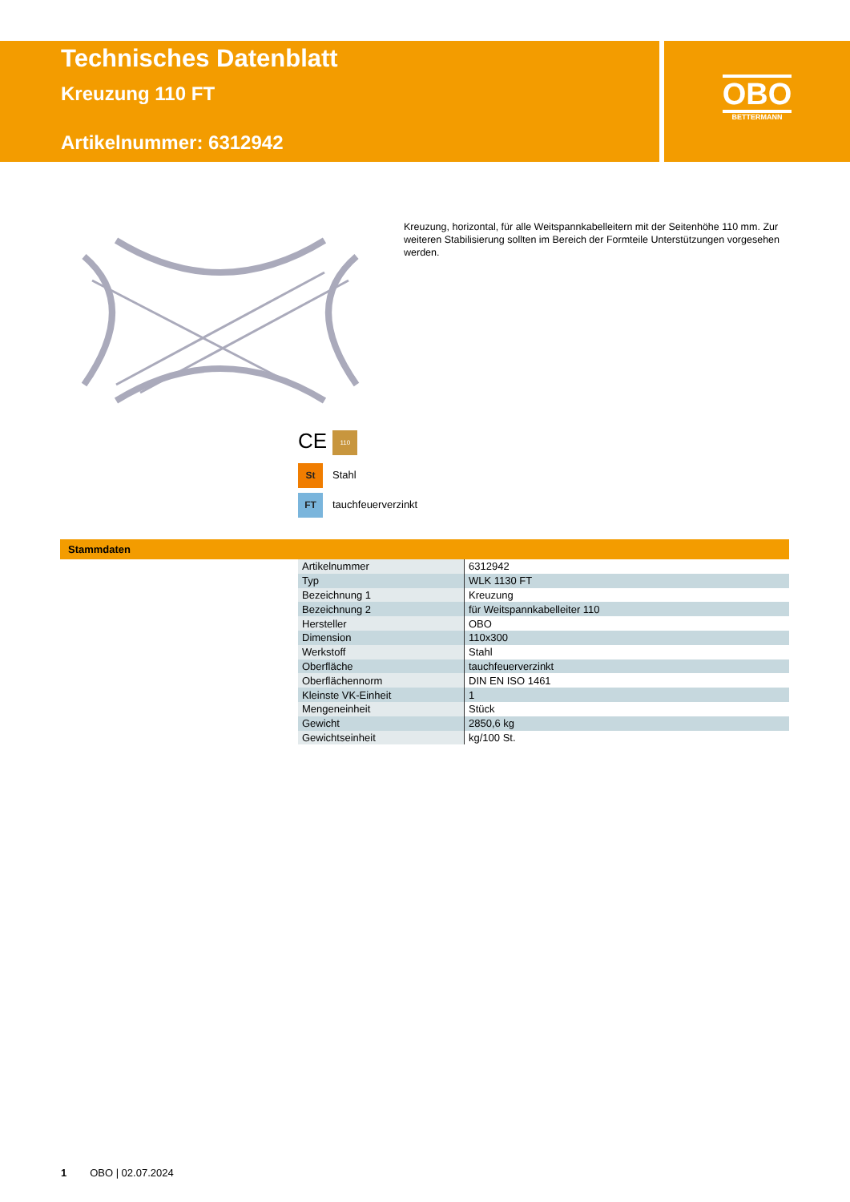Technisches Datenblatt
Kreuzung 110 FT
Artikelnummer: 6312942
OBO
BETTERMANN
Kreuzung, horizontal, für alle Weitspannkabelleitern mit der Seitenhöhe 110 mm. Zur weiteren Stabilisierung sollten im Bereich der Formteile Unterstützungen vorgesehen werden.
CE 110
St Stahl
FT tauchfeuerverzinkt
Stammdaten
| Artikelnummer | 6312942 |
| Typ | WLK 1130 FT |
| Bezeichnung 1 | Kreuzung |
| Bezeichnung 2 | für Weitspannkabelleiter 110 |
| Hersteller | OBO |
| Dimension | 110x300 |
| Werkstoff | Stahl |
| Oberfläche | tauchfeuerverzinkt |
| Oberflächennorm | DIN EN ISO 1461 |
| Kleinste VK-Einheit | 1 |
| Mengeneinheit | Stück |
| Gewicht | 2850,6 kg |
| Gewichtseinheit | kg/100 St. |
1 OBO | 02.07.2024